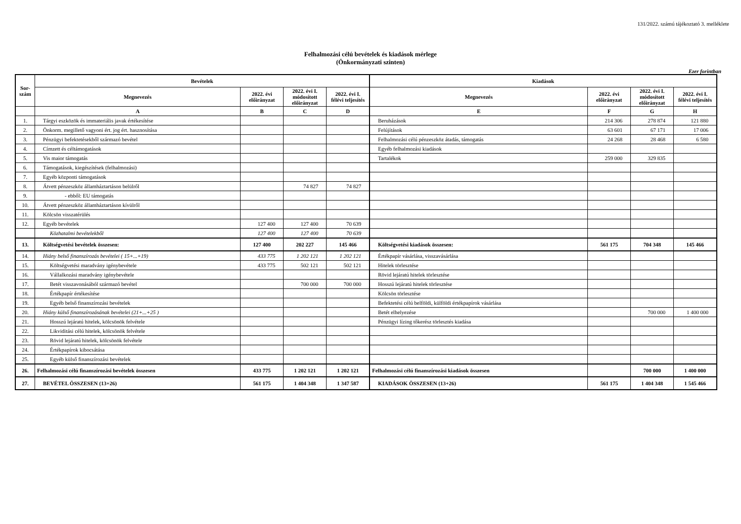131/2022. számú tájékoztató 3. melléklete
Felhalmozási célú bevételek és kiadások mérlege
(Önkormányzati szinten)
Ezer forintban
| Sor- szám | Bevételek | | | | Kiadások | | | |
| --- | --- | --- | --- | --- | --- | --- | --- | --- |
| | Megnevezés | 2022. évi előirányzat | 2022. évi I. módosított előirányzat | 2022. évi I. félévi teljesítés | Megnevezés | 2022. évi előirányzat | 2022. évi I. módosított előirányzat | 2022. évi I. félévi teljesítés |
| | A | B | C | D | E | F | G | H |
| 1. | Tárgyi eszközök és immateriális javak értékesítése | | | | Beruházások | 214 306 | 278 874 | 121 880 |
| 2. | Önkorm. megillető vagyoni ért. jog ért. hasznosítása | | | | Felújítások | 63 601 | 67 171 | 17 006 |
| 3. | Pénzügyi befektetésekből származó bevétel | | | | Felhalmozási célú pénzeszköz átadás, támogatás | 24 268 | 28 468 | 6 580 |
| 4. | Címzett és céltámogatások | | | | Egyéb felhalmozási kiadások | | | |
| 5. | Vis maior támogatás | | | | Tartalékok | 259 000 | 329 835 | |
| 6. | Támogatások, kiegészítések (felhalmozási) | | | | | | | |
| 7. | Egyéb központi támogatások | | | | | | | |
| 8. | Átvett pénzeszköz államháztartáson belülről | | 74 827 | 74 827 | | | | |
| 9. | - ebből: EU támogatás | | | | | | | |
| 10. | Átvett pénzeszköz államháztartáson kívülről | | | | | | | |
| 11. | Kölcsön visszatérülés | | | | | | | |
| 12. | Egyéb bevételek | 127 400 | 127 400 | 70 639 | | | | |
| | Közhatalmi bevételekből | 127 400 | 127 400 | 70 639 | | | | |
| 13. | Költségvetési bevételek összesen: | 127 400 | 202 227 | 145 466 | Költségvetési kiadások összesen: | 561 175 | 704 348 | 145 466 |
| 14. | Hiány belső finanszírozás bevételei ( 15+...+19) | 433 775 | 1 202 121 | 1 202 121 | Értékpapír vásárlása, visszavásárlása | | | |
| 15. | Költségvetési maradvány igénybevétele | 433 775 | 502 121 | 502 121 | Hitelek törlesztése | | | |
| 16. | Vállalkozási maradvány igénybevétele | | | | Rövid lejáratú hitelek törlesztése | | | |
| 17. | Betét visszavonásából származó bevétel | | 700 000 | 700 000 | Hosszú lejáratú hitelek törlesztése | | | |
| 18. | Értékpapír értékesítése | | | | Kölcsön törlesztése | | | |
| 19. | Egyéb belső finanszírozási bevételek | | | | Befektetési célú belföldi, külföldi értékpapírok vásárlása | | | |
| 20. | Hiány külső finanszírozásának bevételei (21+...+25 ) | | | | Betét elhelyezése | | 700 000 | 1 400 000 |
| 21. | Hosszú lejáratú hitelek, kölcsönök felvétele | | | | Pénzügyi lízing tőkerész törlesztés kiadása | | | |
| 22. | Likviditási célú hitelek, kölcsönök felvétele | | | | | | | |
| 23. | Rövid lejáratú hitelek, kölcsönök felvétele | | | | | | | |
| 24. | Értékpapírok kibocsátása | | | | | | | |
| 25. | Egyéb külső finanszírozási bevételek | | | | | | | |
| 26. | Felhalmozási célú finanszírozási bevételek összesen | 433 775 | 1 202 121 | 1 202 121 | Felhalmozási célú finanszírozási kiadások összesen | | 700 000 | 1 400 000 |
| 27. | BEVÉTEL ÖSSZESEN (13+26) | 561 175 | 1 404 348 | 1 347 587 | KIADÁSOK ÖSSZESEN (13+26) | 561 175 | 1 404 348 | 1 545 466 |